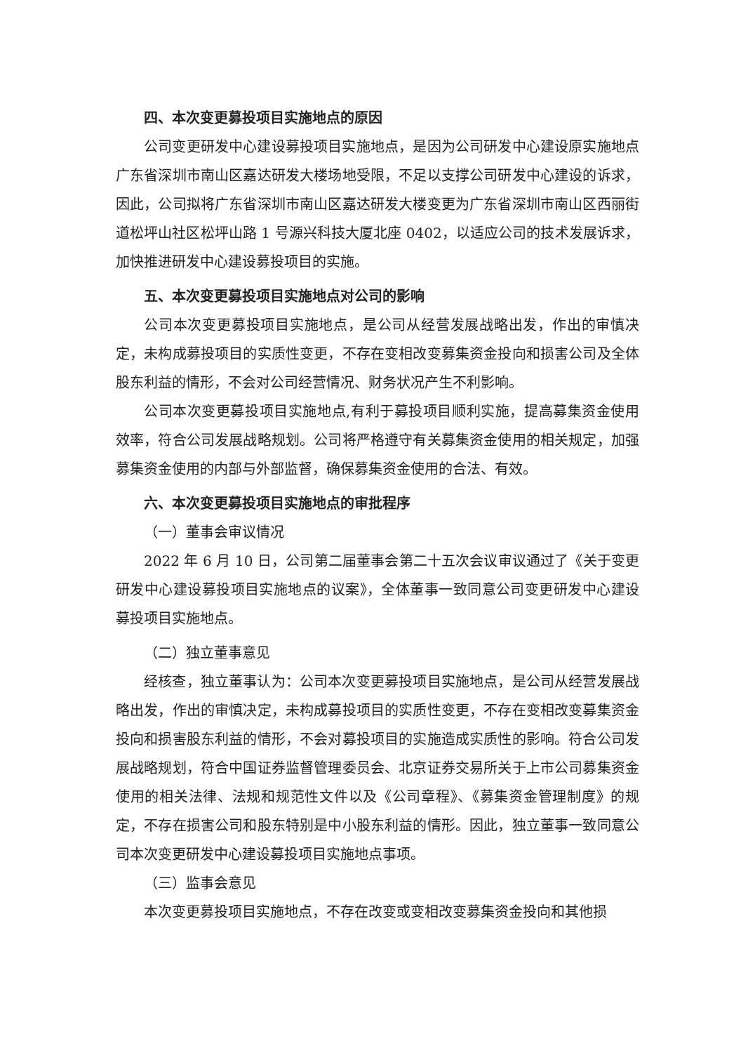四、本次变更募投项目实施地点的原因
公司变更研发中心建设募投项目实施地点，是因为公司研发中心建设原实施地点广东省深圳市南山区嘉达研发大楼场地受限，不足以支撑公司研发中心建设的诉求，因此，公司拟将广东省深圳市南山区嘉达研发大楼变更为广东省深圳市南山区西丽街道松坪山社区松坪山路 1 号源兴科技大厦北座 0402，以适应公司的技术发展诉求，加快推进研发中心建设募投项目的实施。
五、本次变更募投项目实施地点对公司的影响
公司本次变更募投项目实施地点，是公司从经营发展战略出发，作出的审慎决定，未构成募投项目的实质性变更，不存在变相改变募集资金投向和损害公司及全体股东利益的情形，不会对公司经营情况、财务状况产生不利影响。
公司本次变更募投项目实施地点,有利于募投项目顺利实施，提高募集资金使用效率，符合公司发展战略规划。公司将严格遵守有关募集资金使用的相关规定，加强募集资金使用的内部与外部监督，确保募集资金使用的合法、有效。
六、本次变更募投项目实施地点的审批程序
（一）董事会审议情况
2022 年 6 月 10 日，公司第二届董事会第二十五次会议审议通过了《关于变更研发中心建设募投项目实施地点的议案》，全体董事一致同意公司变更研发中心建设募投项目实施地点。
（二）独立董事意见
经核查，独立董事认为：公司本次变更募投项目实施地点，是公司从经营发展战略出发，作出的审慎决定，未构成募投项目的实质性变更，不存在变相改变募集资金投向和损害股东利益的情形，不会对募投项目的实施造成实质性的影响。符合公司发展战略规划，符合中国证券监督管理委员会、北京证券交易所关于上市公司募集资金使用的相关法律、法规和规范性文件以及《公司章程》、《募集资金管理制度》的规定，不存在损害公司和股东特别是中小股东利益的情形。因此，独立董事一致同意公司本次变更研发中心建设募投项目实施地点事项。
（三）监事会意见
本次变更募投项目实施地点，不存在改变或变相改变募集资金投向和其他损